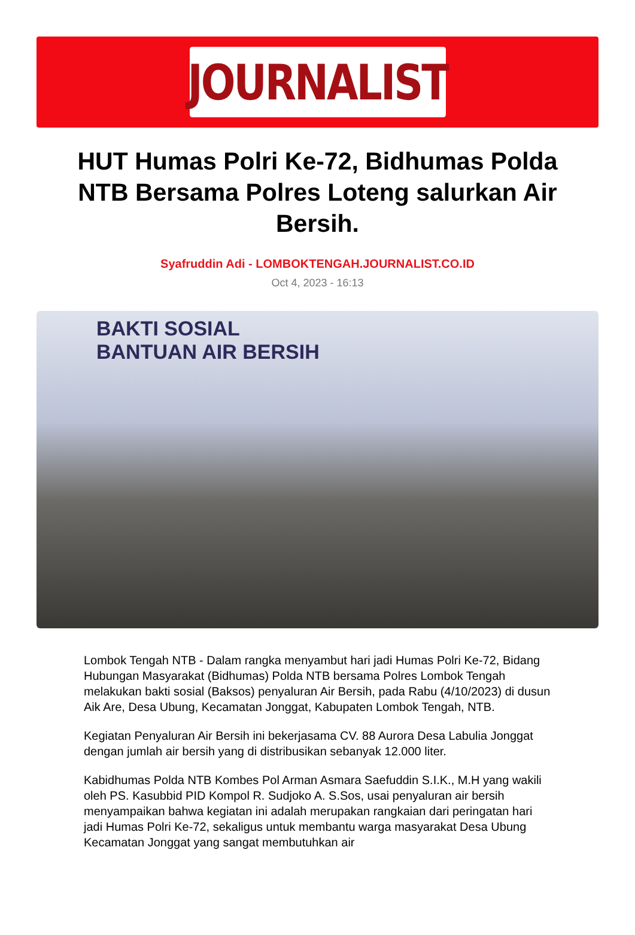JOURNALIST
HUT Humas Polri Ke-72, Bidhumas Polda NTB Bersama Polres Loteng salurkan Air Bersih.
Syafruddin Adi - LOMBOKTENGAH.JOURNALIST.CO.ID
Oct 4, 2023 - 16:13
BAKTI SOSIAL
BANTUAN AIR BERSIH
Lombok Tengah NTB - Dalam rangka menyambut hari jadi Humas Polri Ke-72, Bidang Hubungan Masyarakat (Bidhumas) Polda NTB bersama Polres Lombok Tengah melakukan bakti sosial (Baksos) penyaluran Air Bersih, pada Rabu (4/10/2023) di dusun Aik Are, Desa Ubung, Kecamatan Jonggat, Kabupaten Lombok Tengah, NTB.
Kegiatan Penyaluran Air Bersih ini bekerjasama CV. 88 Aurora Desa Labulia Jonggat dengan jumlah air bersih yang di distribusikan sebanyak 12.000 liter.
Kabidhumas Polda NTB Kombes Pol Arman Asmara Saefuddin S.I.K., M.H yang wakili oleh PS. Kasubbid PID Kompol R. Sudjoko A. S.Sos, usai penyaluran air bersih menyampaikan bahwa kegiatan ini adalah merupakan rangkaian dari peringatan hari jadi Humas Polri Ke-72, sekaligus untuk membantu warga masyarakat Desa Ubung Kecamatan Jonggat yang sangat membutuhkan air